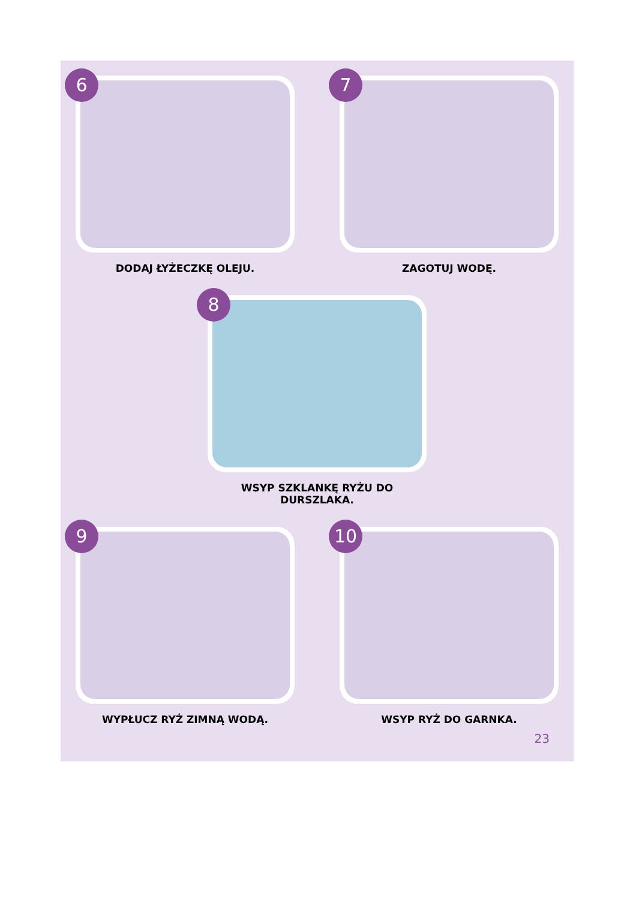6
DODAJ ŁYŻECZKĘ OLEJU.
7
ZAGOTUJ WODĘ.
8
WSYP SZKLANKĘ RYŻU DO DURSZLAKA.
9
WYPŁUCZ RYŻ ZIMNĄ WODĄ.
10
WSYP RYŻ DO GARNKA.
23